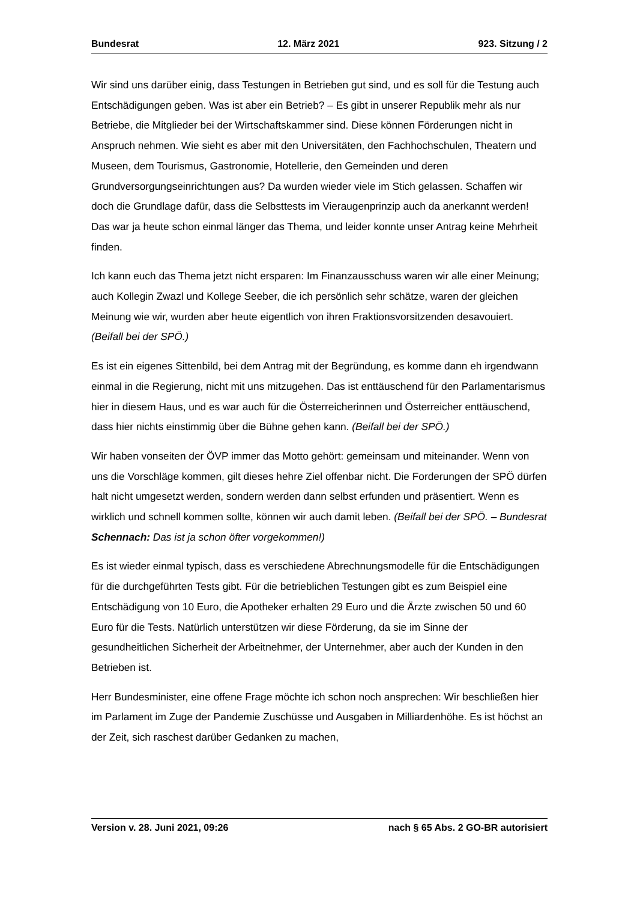Bundesrat 12. März 2021 923. Sitzung / 2
Wir sind uns darüber einig, dass Testungen in Betrieben gut sind, und es soll für die Testung auch Entschädigungen geben. Was ist aber ein Betrieb? – Es gibt in unserer Republik mehr als nur Betriebe, die Mitglieder bei der Wirtschaftskammer sind. Diese können Förderungen nicht in Anspruch nehmen. Wie sieht es aber mit den Universitäten, den Fachhochschulen, Theatern und Museen, dem Tourismus, Gastronomie, Hotellerie, den Gemeinden und deren Grundversorgungseinrichtungen aus? Da wurden wieder viele im Stich gelassen. Schaffen wir doch die Grundlage dafür, dass die Selbsttests im Vieraugenprinzip auch da anerkannt werden! Das war ja heute schon einmal länger das Thema, und leider konnte unser Antrag keine Mehrheit finden.
Ich kann euch das Thema jetzt nicht ersparen: Im Finanzausschuss waren wir alle einer Meinung; auch Kollegin Zwazl und Kollege Seeber, die ich persönlich sehr schätze, waren der gleichen Meinung wie wir, wurden aber heute eigentlich von ihren Fraktionsvorsitzenden desavouiert. (Beifall bei der SPÖ.)
Es ist ein eigenes Sittenbild, bei dem Antrag mit der Begründung, es komme dann eh irgendwann einmal in die Regierung, nicht mit uns mitzugehen. Das ist enttäuschend für den Parlamentarismus hier in diesem Haus, und es war auch für die Österreicherinnen und Österreicher enttäuschend, dass hier nichts einstimmig über die Bühne gehen kann. (Beifall bei der SPÖ.)
Wir haben vonseiten der ÖVP immer das Motto gehört: gemeinsam und miteinander. Wenn von uns die Vorschläge kommen, gilt dieses hehre Ziel offenbar nicht. Die Forderungen der SPÖ dürfen halt nicht umgesetzt werden, sondern werden dann selbst erfunden und präsentiert. Wenn es wirklich und schnell kommen sollte, können wir auch damit leben. (Beifall bei der SPÖ. – Bundesrat Schennach: Das ist ja schon öfter vorgekommen!)
Es ist wieder einmal typisch, dass es verschiedene Abrechnungsmodelle für die Entschädigungen für die durchgeführten Tests gibt. Für die betrieblichen Testungen gibt es zum Beispiel eine Entschädigung von 10 Euro, die Apotheker erhalten 29 Euro und die Ärzte zwischen 50 und 60 Euro für die Tests. Natürlich unterstützen wir diese Förderung, da sie im Sinne der gesundheitlichen Sicherheit der Arbeitnehmer, der Unternehmer, aber auch der Kunden in den Betrieben ist.
Herr Bundesminister, eine offene Frage möchte ich schon noch ansprechen: Wir beschließen hier im Parlament im Zuge der Pandemie Zuschüsse und Ausgaben in Milliardenhöhe. Es ist höchst an der Zeit, sich raschest darüber Gedanken zu machen,
Version v. 28. Juni 2021, 09:26 nach § 65 Abs. 2 GO-BR autorisiert